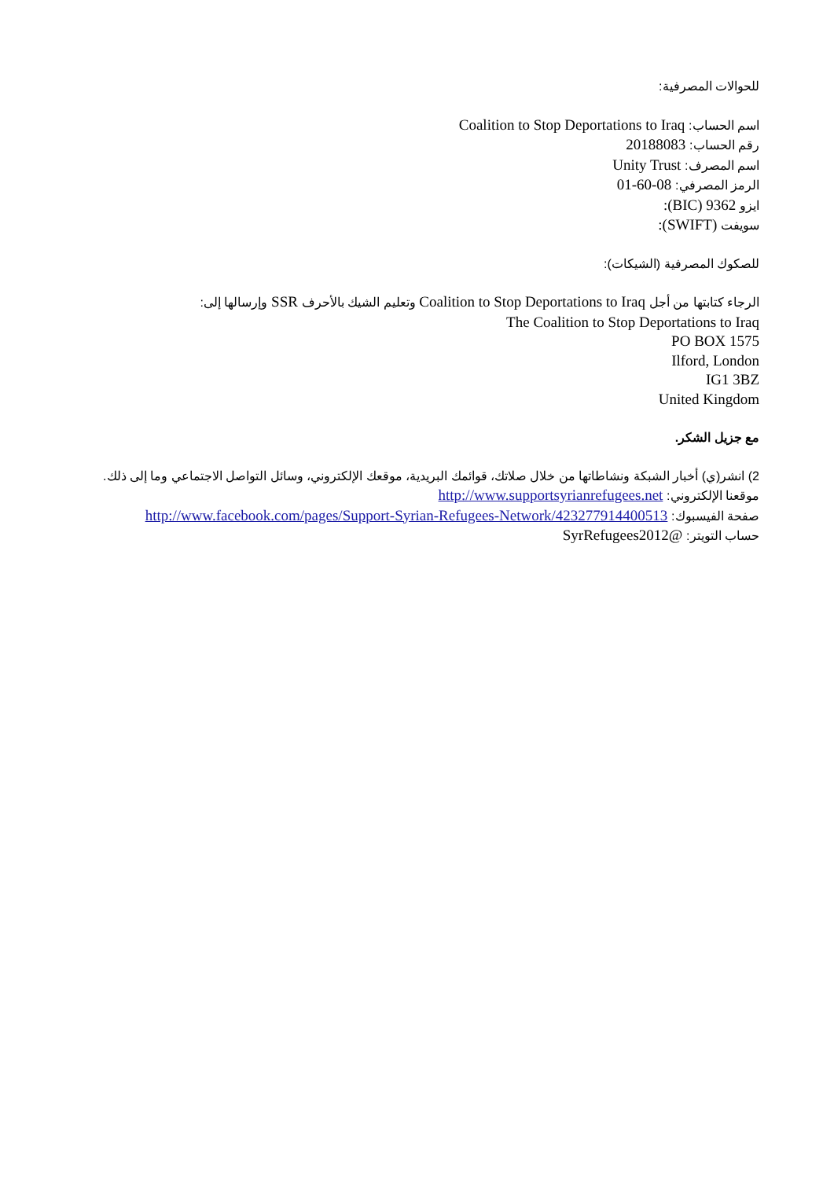للحوالات المصرفية:
اسم الحساب: Coalition to Stop Deportations to Iraq
رقم الحساب: 20188083
اسم المصرف: Unity Trust
الرمز المصرفي: 08-60-01
ايزو 9362 (BIC):
سويفت (SWIFT):
للصكوك المصرفية (الشيكات):
الرجاء كتابتها من أجل Coalition to Stop Deportations to Iraq وتعليم الشيك بالأحرف SSR وإرسالها إلى:
The Coalition to Stop Deportations to Iraq
PO BOX 1575
Ilford, London
IG1 3BZ
United Kingdom
مع جزيل الشكر.
2) انشر(ي) أخبار الشبكة ونشاطاتها من خلال صلاتك، قوائمك البريدية، موقعك الإلكتروني، وسائل التواصل الاجتماعي وما إلى ذلك.
موقعنا الإلكتروني: http://www.supportsyrianrefugees.net
صفحة الفيسبوك: http://www.facebook.com/pages/Support-Syrian-Refugees-Network/423277914400513
حساب التويتر: @SyrRefugees2012